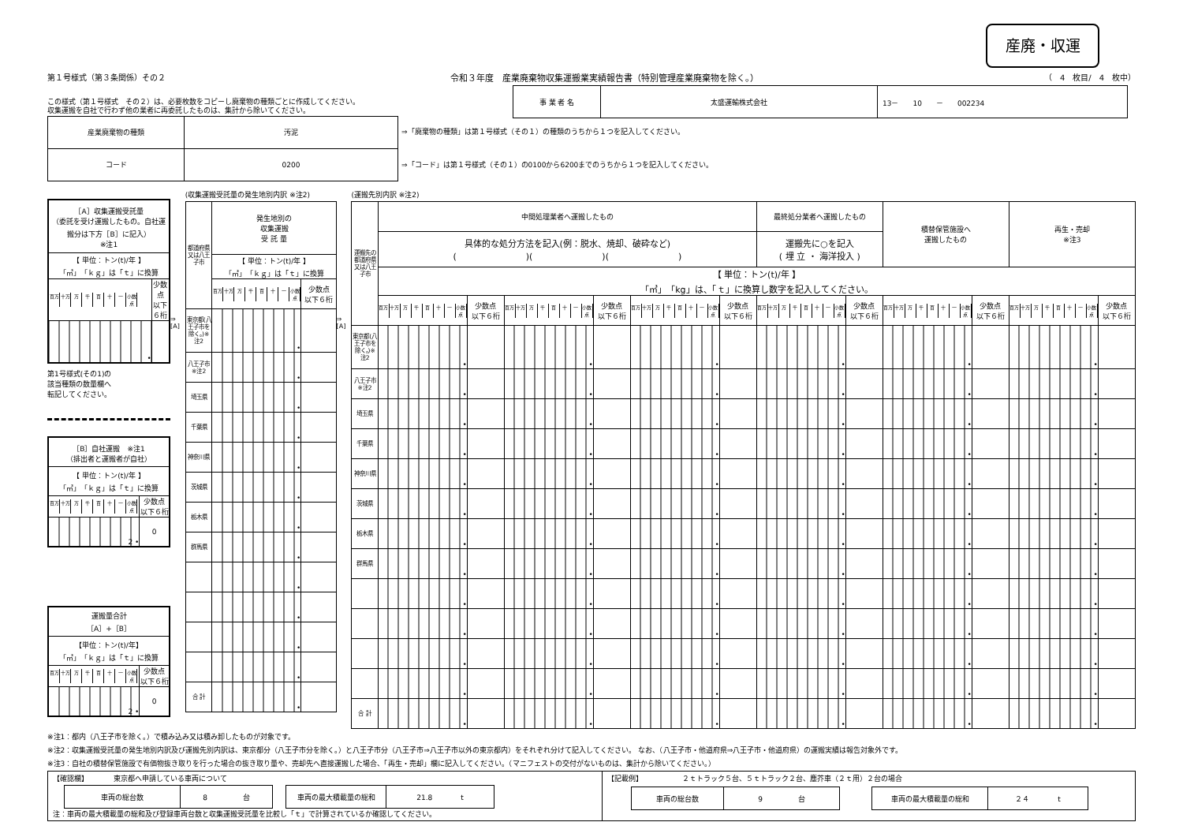産廃・収運
第１号様式（第３条関係）その２ 令和３年度　産業廃棄物収集運搬業実績報告書（特別管理産業廃棄物を除く。）
（　4　枚目/　4　枚中）
| 事 業 者 名 | 太盛運輸株式会社 | 13－ 10 － 002234 |
この様式（第１号様式　その２）は、必要枚数をコピーし廃棄物の種類ごとに作成してください。
収集運搬を自社で行わず他の業者に再委託したものは、集計から除いてください。
| 産業廃棄物の種類 | 汚泥 |
| コード | 0200 |
⇒「廃棄物の種類」は第１号様式（その１）の種類のうちから１つを記入してください。
⇒「コード」は第１号様式（その１）の0100から6200までのうちから１つを記入してください。
| ［A］収集運搬受託量 （委託を受け運搬したもの。自社運搬分は下方［B］に記入） ※注1 | |
| 【 単位：トン(t)/年 】 「㎥」「ｋｇ」は「ｔ」に換算 | |
| 百万 十万 万 千 百 十 一 小数点 | 少数点 以下６桁 |
| • | |
第1号様式(その1)の
該当種類の数量欄へ
転記してください。
| ［B］自社運搬 ※注1 （排出者と運搬者が自社） | |
| 【 単位：トン(t)/年 】 「㎥」「ｋｇ」は「ｔ」に換算 | |
| 百万 十万 万 千 百 十 一 小数点 | 少数点 以下６桁 |
| 2 • | 0 |
| 運搬量合計 ［A］+［B］ | |
| 【単位：トン(t)/年】 「㎥」「ｋｇ」は「ｔ」に換算 | |
| 百万 十万 万 千 百 十 一 小数点 | 少数点 以下６桁 |
| 2 • | 0 |
⇒
[A]
(収集運搬受託量の発生地別内訳 ※注2)
| 都道府県又は八王子市 | 発生地別の 収集運搬 受 託 量 | |
| | 【 単位：トン(t)/年 】 「㎥」「ｋｇ」は「ｔ」に換算 | |
| | 百万 十万 万 千 百 十 一 小数点 | 少数点 以下６桁 |
| 東京都(八王子市を除く。)※注2 | • | |
| 八王子市 ※注2 | • | |
| 埼玉県 | • | |
| 千葉県 | • | |
| 神奈川県 | • | |
| 茨城県 | • | |
| 栃木県 | • | |
| 群馬県 | • | |
| | • | |
| | • | |
| | • | |
| | • | |
| 合 計 | • | |
⇒
[A]
(運搬先別内訳 ※注2)
| 運搬先の都道府県又は八王子市 | 中間処理業者へ運搬したもの | | | | | | 最終処分業者へ運搬したもの | | 積替保管施設へ 運搬したもの | | 再生・売却 ※注3 | |
| | 具体的な処分方法を記入(例：脱水、焼却、破砕など) ( )( )( ) | | | | | | 運搬先に○を記入 ( 埋 立 ・ 海洋投入 ) | | | | | |
| | 【 単位：トン(t)/年 】 「㎥」「kg」は、「ｔ」に換算し数字を記入してください。 | | | | | | | | | | | |
| | 百万 十万 万 千 百 十 一 小数点 | 少数点 以下６桁 | 百万 十万 万 千 百 十 一 小数点 | 少数点 以下６桁 | 百万 十万 万 千 百 十 一 小数点 | 少数点 以下６桁 | 百万 十万 万 千 百 十 一 小数点 | 少数点 以下６桁 | 百万 十万 万 千 百 十 一 小数点 | 少数点 以下６桁 | 百万 十万 万 千 百 十 一 小数点 | 少数点 以下６桁 |
| 東京都(八王子市を除く。)※注2 | • | | • | | • | | • | | • | | • | |
| 八王子市 ※注2 | • | | • | | • | | • | | • | | • | |
| 埼玉県 | • | | • | | • | | • | | • | | • | |
| 千葉県 | • | | • | | • | | • | | • | | • | |
| 神奈川県 | • | | • | | • | | • | | • | | • | |
| 茨城県 | • | | • | | • | | • | | • | | • | |
| 栃木県 | • | | • | | • | | • | | • | | • | |
| 群馬県 | • | | • | | • | | • | | • | | • | |
| | • | | • | | • | | • | | • | | • | |
| | • | | • | | • | | • | | • | | • | |
| | • | | • | | • | | • | | • | | • | |
| | • | | • | | • | | • | | • | | • | |
| 合 計 | • | | • | | • | | • | | • | | • | |
※注1：都内（八王子市を除く。）で積み込み又は積み卸したものが対象です。
※注2：収集運搬受託量の発生地別内訳及び運搬先別内訳は、東京都分（八王子市分を除く。）と八王子市分（八王子市⇒八王子市以外の東京都内）をそれぞれ分けて記入してください。 なお、（八王子市・他道府県⇒八王子市・他道府県）の運搬実績は報告対象外です。
※注3：自社の積替保管施設で有価物抜き取りを行った場合の抜き取り量や、売却先へ直接運搬した場合、「再生・売却」欄に記入してください。（マニフェストの交付がないものは、集計から除いてください。）
【確認欄】　　　　東京都へ申請している車両について
| 車両の総台数 | 8 台 |
| 車両の最大積載量の総和 | 21.8 t |
注：車両の最大積載量の総和及び登録車両台数と収集運搬受託量を比較し「ｔ」で計算されているか確認してください。
【記載例】　　　　　　２ｔトラック５台、５ｔトラック２台、塵芥車（２ｔ用）２台の場合
| 車両の総台数 | 9 台 |
| 車両の最大積載量の総和 | ２４ t |